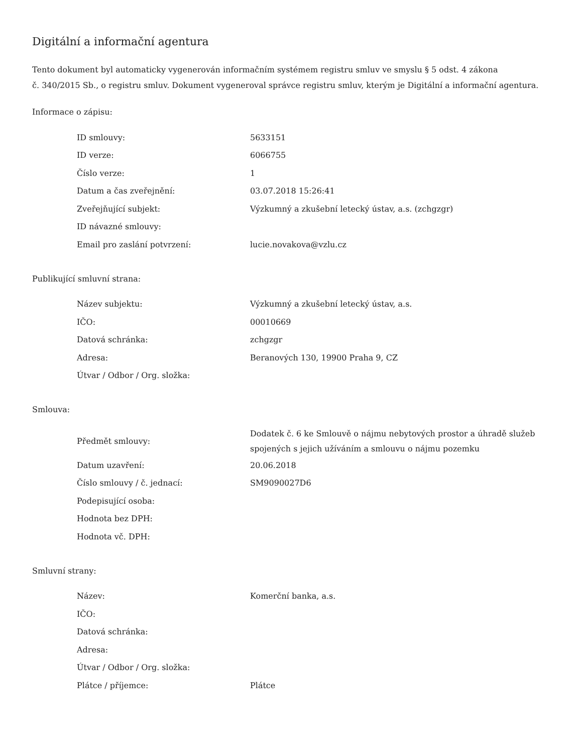Digitální a informační agentura
Tento dokument byl automaticky vygenerován informačním systémem registru smluv ve smyslu § 5 odst. 4 zákona
č. 340/2015 Sb., o registru smluv. Dokument vygeneroval správce registru smluv, kterým je Digitální a informační agentura.
Informace o zápisu:
| ID smlouvy: | 5633151 |
| ID verze: | 6066755 |
| Číslo verze: | 1 |
| Datum a čas zveřejnění: | 03.07.2018 15:26:41 |
| Zveřejňující subjekt: | Výzkumný a zkušební letecký ústav, a.s. (zchgzgr) |
| ID návazné smlouvy: | |
| Email pro zaslání potvrzení: | lucie.novakova@vzlu.cz |
Publikující smluvní strana:
| Název subjektu: | Výzkumný a zkušební letecký ústav, a.s. |
| IČO: | 00010669 |
| Datová schránka: | zchgzgr |
| Adresa: | Beranových 130, 19900 Praha 9, CZ |
| Útvar / Odbor / Org. složka: | |
Smlouva:
| Předmět smlouvy: | Dodatek č. 6 ke Smlouvě o nájmu nebytových prostor a úhradě služeb spojených s jejich užíváním a smlouvu o nájmu pozemku |
| Datum uzavření: | 20.06.2018 |
| Číslo smlouvy / č. jednací: | SM9090027D6 |
| Podepisující osoba: | |
| Hodnota bez DPH: | |
| Hodnota vč. DPH: | |
Smluvní strany:
| Název: | Komerční banka, a.s. |
| IČO: | |
| Datová schránka: | |
| Adresa: | |
| Útvar / Odbor / Org. složka: | |
| Plátce / příjemce: | Plátce |